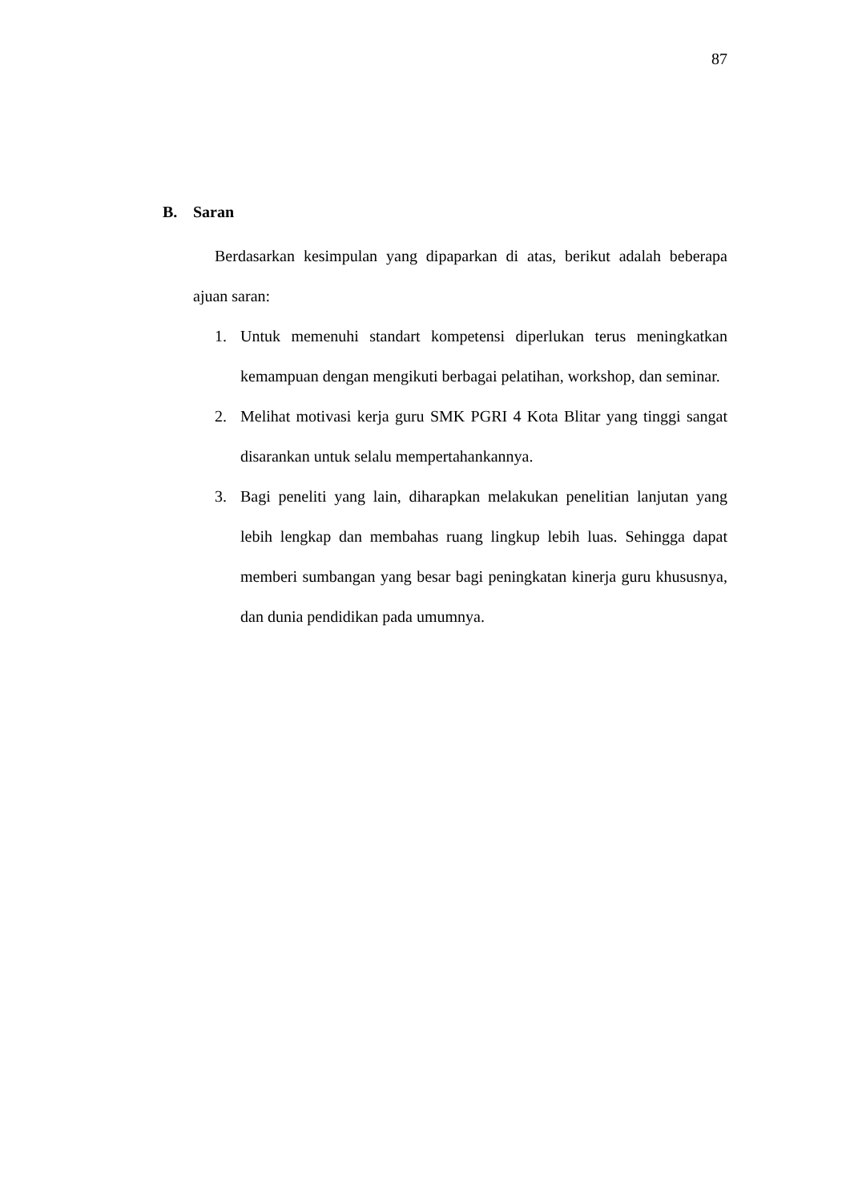87
B. Saran
Berdasarkan kesimpulan yang dipaparkan di atas, berikut adalah beberapa ajuan saran:
1. Untuk memenuhi standart kompetensi diperlukan terus meningkatkan kemampuan dengan mengikuti berbagai pelatihan, workshop, dan seminar.
2. Melihat motivasi kerja guru SMK PGRI 4 Kota Blitar yang tinggi sangat disarankan untuk selalu mempertahankannya.
3. Bagi peneliti yang lain, diharapkan melakukan penelitian lanjutan yang lebih lengkap dan membahas ruang lingkup lebih luas. Sehingga dapat memberi sumbangan yang besar bagi peningkatan kinerja guru khususnya, dan dunia pendidikan pada umumnya.